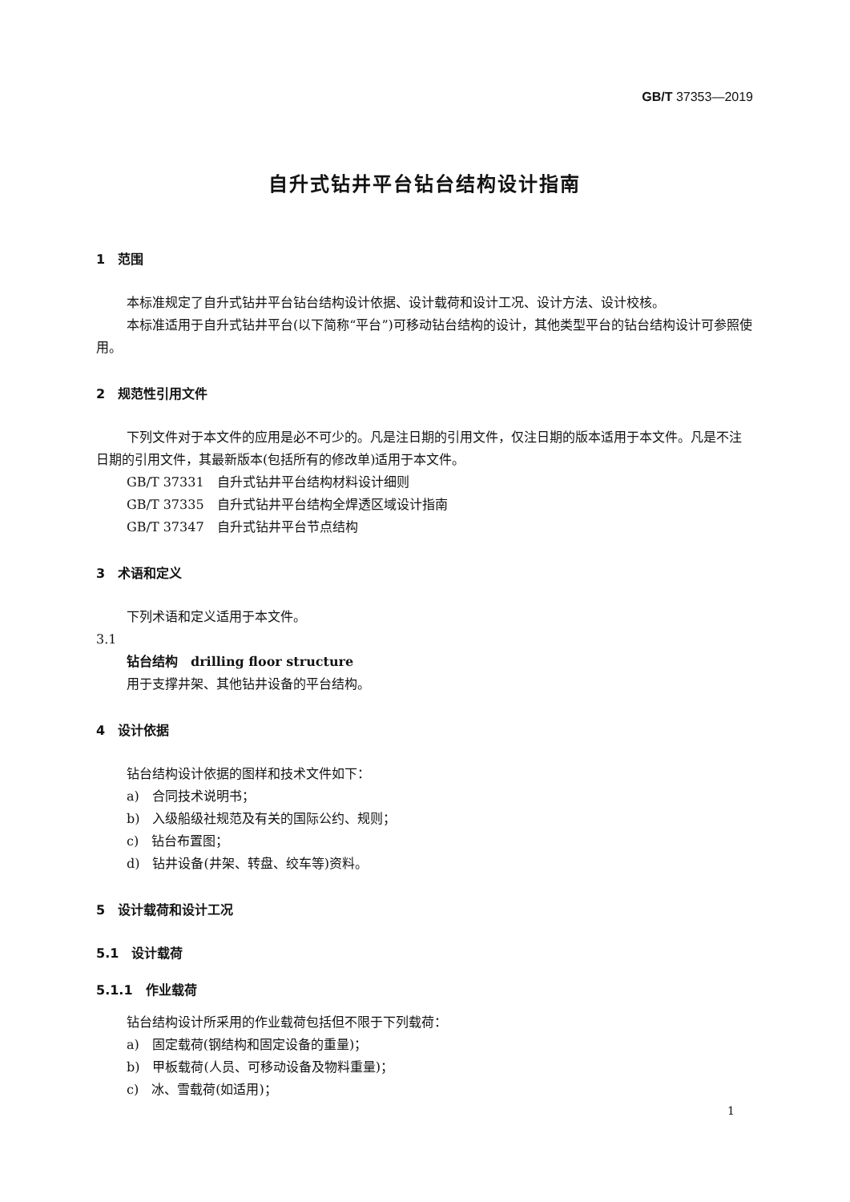GB/T 37353—2019
自升式钻井平台钻台结构设计指南
1　范围
本标准规定了自升式钻井平台钻台结构设计依据、设计载荷和设计工况、设计方法、设计校核。
本标准适用于自升式钻井平台(以下简称“平台”)可移动钻台结构的设计，其他类型平台的钻台结构设计可参照使用。
2　规范性引用文件
下列文件对于本文件的应用是必不可少的。凡是注日期的引用文件，仅注日期的版本适用于本文件。凡是不注日期的引用文件，其最新版本(包括所有的修改单)适用于本文件。
GB/T 37331　自升式钻井平台结构材料设计细则
GB/T 37335　自升式钻井平台结构全焊透区域设计指南
GB/T 37347　自升式钻井平台节点结构
3　术语和定义
下列术语和定义适用于本文件。
3.1
钻台结构　drilling floor structure
用于支撑井架、其他钻井设备的平台结构。
4　设计依据
钻台结构设计依据的图样和技术文件如下：
a)　合同技术说明书；
b)　入级船级社规范及有关的国际公约、规则；
c)　钻台布置图；
d)　钻井设备(井架、转盘、绞车等)资料。
5　设计载荷和设计工况
5.1　设计载荷
5.1.1　作业载荷
钻台结构设计所采用的作业载荷包括但不限于下列载荷：
a)　固定载荷(钢结构和固定设备的重量)；
b)　甲板载荷(人员、可移动设备及物料重量)；
c)　冰、雪载荷(如适用)；
1